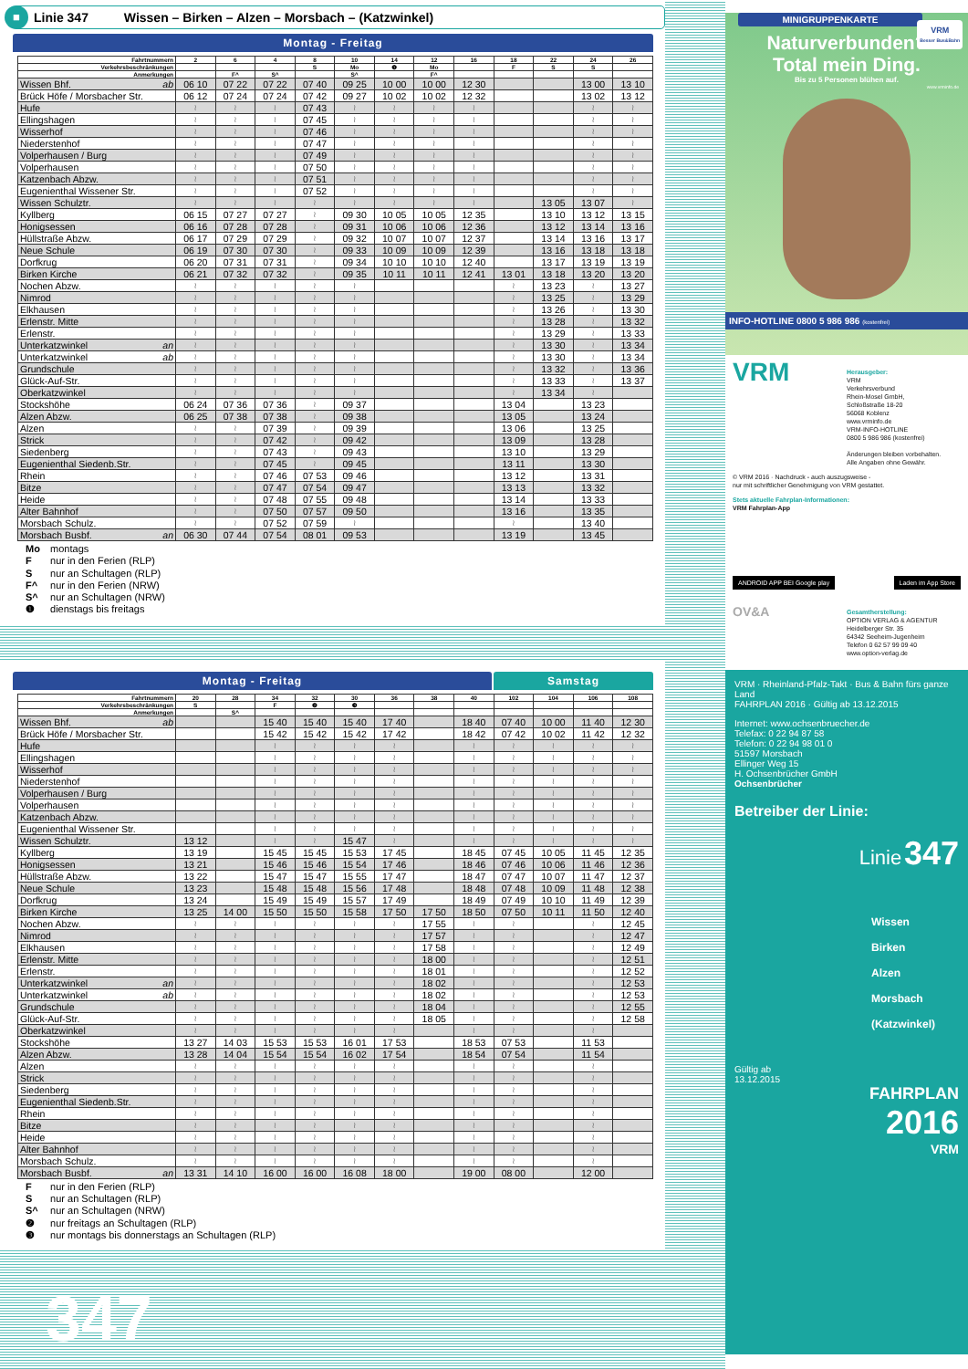■ Linie 347 Wissen – Birken – Alzen – Morsbach – (Katzwinkel)
Montag - Freitag
| Fahrtnummern | 2 | 6 | 4 | 8 | 10 | 14 | 12 | 16 | 18 | 22 | 24 | 26 |
| --- | --- | --- | --- | --- | --- | --- | --- | --- | --- | --- | --- | --- |
| Verkehrsbeschränkungen | | | | S | Mo | ❶ | Mo | | F | S | S | |
| Anmerkungen | | F^ | S^ | | S^ | | F^ | | | | | |
| Wissen Bhf. ab | 06 10 | 07 22 | 07 22 | 07 40 | 09 25 | 10 00 | 10 00 | 12 30 | | | 13 00 | 13 10 |
| Brück Höfe / Morsbacher Str. | 06 12 | 07 24 | 07 24 | 07 42 | 09 27 | 10 02 | 10 02 | 12 32 | | | 13 02 | 13 12 |
| Hufe | ≀ | ≀ | ≀ | 07 43 | ≀ | ≀ | ≀ | ≀ | | | ≀ | ≀ |
| Ellingshagen | ≀ | ≀ | ≀ | 07 45 | ≀ | ≀ | ≀ | ≀ | | | ≀ | ≀ |
| Wisserhof | ≀ | ≀ | ≀ | 07 46 | ≀ | ≀ | ≀ | ≀ | | | ≀ | ≀ |
| Niederstenhof | ≀ | ≀ | ≀ | 07 47 | ≀ | ≀ | ≀ | ≀ | | | ≀ | ≀ |
| Volperhausen / Burg | ≀ | ≀ | ≀ | 07 49 | ≀ | ≀ | ≀ | ≀ | | | ≀ | ≀ |
| Volperhausen | ≀ | ≀ | ≀ | 07 50 | ≀ | ≀ | ≀ | ≀ | | | ≀ | ≀ |
| Katzenbach Abzw. | ≀ | ≀ | ≀ | 07 51 | ≀ | ≀ | ≀ | ≀ | | | ≀ | ≀ |
| Eugenienthal Wissener Str. | ≀ | ≀ | ≀ | 07 52 | ≀ | ≀ | ≀ | ≀ | | | ≀ | ≀ |
| Wissen Schulztr. | ≀ | ≀ | ≀ | ≀ | ≀ | ≀ | ≀ | ≀ | | 13 05 | 13 07 | ≀ |
| Kyllberg | 06 15 | 07 27 | 07 27 | ≀ | 09 30 | 10 05 | 10 05 | 12 35 | | 13 10 | 13 12 | 13 15 |
| Honigsessen | 06 16 | 07 28 | 07 28 | ≀ | 09 31 | 10 06 | 10 06 | 12 36 | | 13 12 | 13 14 | 13 16 |
| Hüllstraße Abzw. | 06 17 | 07 29 | 07 29 | ≀ | 09 32 | 10 07 | 10 07 | 12 37 | | 13 14 | 13 16 | 13 17 |
| Neue Schule | 06 19 | 07 30 | 07 30 | ≀ | 09 33 | 10 09 | 10 09 | 12 39 | | 13 16 | 13 18 | 13 18 |
| Dorfkrug | 06 20 | 07 31 | 07 31 | ≀ | 09 34 | 10 10 | 10 10 | 12 40 | | 13 17 | 13 19 | 13 19 |
| Birken Kirche | 06 21 | 07 32 | 07 32 | ≀ | 09 35 | 10 11 | 10 11 | 12 41 | 13 01 | 13 18 | 13 20 | 13 20 |
| Nochen Abzw. | ≀ | ≀ | ≀ | ≀ | ≀ | | | | ≀ | 13 23 | ≀ | 13 27 |
| Nimrod | ≀ | ≀ | ≀ | ≀ | ≀ | | | | ≀ | 13 25 | ≀ | 13 29 |
| Elkhausen | ≀ | ≀ | ≀ | ≀ | ≀ | | | | ≀ | 13 26 | ≀ | 13 30 |
| Erlenstr. Mitte | ≀ | ≀ | ≀ | ≀ | ≀ | | | | ≀ | 13 28 | ≀ | 13 32 |
| Erlenstr. | ≀ | ≀ | ≀ | ≀ | ≀ | | | | ≀ | 13 29 | ≀ | 13 33 |
| Unterkatzwinkel an | ≀ | ≀ | ≀ | ≀ | ≀ | | | | ≀ | 13 30 | ≀ | 13 34 |
| Unterkatzwinkel ab | ≀ | ≀ | ≀ | ≀ | ≀ | | | | ≀ | 13 30 | ≀ | 13 34 |
| Grundschule | ≀ | ≀ | ≀ | ≀ | ≀ | | | | ≀ | 13 32 | ≀ | 13 36 |
| Glück-Auf-Str. | ≀ | ≀ | ≀ | ≀ | ≀ | | | | ≀ | 13 33 | ≀ | 13 37 |
| Oberkatzwinkel | ≀ | ≀ | ≀ | ≀ | ≀ | | | | ≀ | 13 34 | ≀ | |
| Stockshöhe | 06 24 | 07 36 | 07 36 | ≀ | 09 37 | | | | 13 04 | | 13 23 | |
| Alzen Abzw. | 06 25 | 07 38 | 07 38 | ≀ | 09 38 | | | | 13 05 | | 13 24 | |
| Alzen | ≀ | ≀ | 07 39 | ≀ | 09 39 | | | | 13 06 | | 13 25 | |
| Strick | ≀ | ≀ | 07 42 | ≀ | 09 42 | | | | 13 09 | | 13 28 | |
| Siedenberg | ≀ | ≀ | 07 43 | ≀ | 09 43 | | | | 13 10 | | 13 29 | |
| Eugenienthal Siedenb.Str. | ≀ | ≀ | 07 45 | ≀ | 09 45 | | | | 13 11 | | 13 30 | |
| Rhein | ≀ | ≀ | 07 46 | 07 53 | 09 46 | | | | 13 12 | | 13 31 | |
| Bitze | ≀ | ≀ | 07 47 | 07 54 | 09 47 | | | | 13 13 | | 13 32 | |
| Heide | ≀ | ≀ | 07 48 | 07 55 | 09 48 | | | | 13 14 | | 13 33 | |
| Alter Bahnhof | ≀ | ≀ | 07 50 | 07 57 | 09 50 | | | | 13 16 | | 13 35 | |
| Morsbach Schulz. | ≀ | ≀ | 07 52 | 07 59 | ≀ | | | | ≀ | | 13 40 | |
| Morsbach Busbf. an | 06 30 | 07 44 | 07 54 | 08 01 | 09 53 | | | | 13 19 | | 13 45 | |
Mo montags
F nur in den Ferien (RLP)
S nur an Schultagen (RLP)
F^ nur in den Ferien (NRW)
S^ nur an Schultagen (NRW)
❶ dienstags bis freitags
Montag - Freitag Samstag
| Fahrtnummern | 20 | 28 | 34 | 32 | 30 | 36 | 38 | 40 | 102 | 104 | 106 | 108 |
| --- | --- | --- | --- | --- | --- | --- | --- | --- | --- | --- | --- | --- |
| Verkehrsbeschränkungen | S | | F | ❷ | ❸ | | | | | | | |
| Anmerkungen | | S^ | | | | | | | | | | |
| Wissen Bhf. ab | | | 15 40 | 15 40 | 15 40 | 17 40 | | 18 40 | 07 40 | 10 00 | 11 40 | 12 30 |
| Brück Höfe / Morsbacher Str. | | | 15 42 | 15 42 | 15 42 | 17 42 | | 18 42 | 07 42 | 10 02 | 11 42 | 12 32 |
| Hufe | | | ≀ | ≀ | ≀ | ≀ | | ≀ | ≀ | ≀ | ≀ | ≀ |
| Ellingshagen | | | ≀ | ≀ | ≀ | ≀ | | ≀ | ≀ | ≀ | ≀ | ≀ |
| Wisserhof | | | ≀ | ≀ | ≀ | ≀ | | ≀ | ≀ | ≀ | ≀ | ≀ |
| Niederstenhof | | | ≀ | ≀ | ≀ | ≀ | | ≀ | ≀ | ≀ | ≀ | ≀ |
| Volperhausen / Burg | | | ≀ | ≀ | ≀ | ≀ | | ≀ | ≀ | ≀ | ≀ | ≀ |
| Volperhausen | | | ≀ | ≀ | ≀ | ≀ | | ≀ | ≀ | ≀ | ≀ | ≀ |
| Katzenbach Abzw. | | | ≀ | ≀ | ≀ | ≀ | | ≀ | ≀ | ≀ | ≀ | ≀ |
| Eugenienthal Wissener Str. | | | ≀ | ≀ | ≀ | ≀ | | ≀ | ≀ | ≀ | ≀ | ≀ |
| Wissen Schulztr. | 13 12 | | ≀ | ≀ | 15 47 | ≀ | | ≀ | ≀ | ≀ | ≀ | ≀ |
| Kyllberg | 13 19 | | 15 45 | 15 45 | 15 53 | 17 45 | | 18 45 | 07 45 | 10 05 | 11 45 | 12 35 |
| Honigsessen | 13 21 | | 15 46 | 15 46 | 15 54 | 17 46 | | 18 46 | 07 46 | 10 06 | 11 46 | 12 36 |
| Hüllstraße Abzw. | 13 22 | | 15 47 | 15 47 | 15 55 | 17 47 | | 18 47 | 07 47 | 10 07 | 11 47 | 12 37 |
| Neue Schule | 13 23 | | 15 48 | 15 48 | 15 56 | 17 48 | | 18 48 | 07 48 | 10 09 | 11 48 | 12 38 |
| Dorfkrug | 13 24 | | 15 49 | 15 49 | 15 57 | 17 49 | | 18 49 | 07 49 | 10 10 | 11 49 | 12 39 |
| Birken Kirche | 13 25 | 14 00 | 15 50 | 15 50 | 15 58 | 17 50 | 17 50 | 18 50 | 07 50 | 10 11 | 11 50 | 12 40 |
| Nochen Abzw. | ≀ | ≀ | ≀ | ≀ | ≀ | ≀ | 17 55 | ≀ | ≀ | | ≀ | 12 45 |
| Nimrod | ≀ | ≀ | ≀ | ≀ | ≀ | ≀ | 17 57 | ≀ | ≀ | | ≀ | 12 47 |
| Elkhausen | ≀ | ≀ | ≀ | ≀ | ≀ | ≀ | 17 58 | ≀ | ≀ | | ≀ | 12 49 |
| Erlenstr. Mitte | ≀ | ≀ | ≀ | ≀ | ≀ | ≀ | 18 00 | ≀ | ≀ | | ≀ | 12 51 |
| Erlenstr. | ≀ | ≀ | ≀ | ≀ | ≀ | ≀ | 18 01 | ≀ | ≀ | | ≀ | 12 52 |
| Unterkatzwinkel an | ≀ | ≀ | ≀ | ≀ | ≀ | ≀ | 18 02 | ≀ | ≀ | | ≀ | 12 53 |
| Unterkatzwinkel ab | ≀ | ≀ | ≀ | ≀ | ≀ | ≀ | 18 02 | ≀ | ≀ | | ≀ | 12 53 |
| Grundschule | ≀ | ≀ | ≀ | ≀ | ≀ | ≀ | 18 04 | ≀ | ≀ | | ≀ | 12 55 |
| Glück-Auf-Str. | ≀ | ≀ | ≀ | ≀ | ≀ | ≀ | 18 05 | ≀ | ≀ | | ≀ | 12 58 |
| Oberkatzwinkel | ≀ | ≀ | ≀ | ≀ | ≀ | ≀ | | ≀ | ≀ | | ≀ | |
| Stockshöhe | 13 27 | 14 03 | 15 53 | 15 53 | 16 01 | 17 53 | | 18 53 | 07 53 | | 11 53 | |
| Alzen Abzw. | 13 28 | 14 04 | 15 54 | 15 54 | 16 02 | 17 54 | | 18 54 | 07 54 | | 11 54 | |
| Alzen | ≀ | ≀ | ≀ | ≀ | ≀ | ≀ | | ≀ | ≀ | | ≀ | |
| Strick | ≀ | ≀ | ≀ | ≀ | ≀ | ≀ | | ≀ | ≀ | | ≀ | |
| Siedenberg | ≀ | ≀ | ≀ | ≀ | ≀ | ≀ | | ≀ | ≀ | | ≀ | |
| Eugenienthal Siedenb.Str. | ≀ | ≀ | ≀ | ≀ | ≀ | ≀ | | ≀ | ≀ | | ≀ | |
| Rhein | ≀ | ≀ | ≀ | ≀ | ≀ | ≀ | | ≀ | ≀ | | ≀ | |
| Bitze | ≀ | ≀ | ≀ | ≀ | ≀ | ≀ | | ≀ | ≀ | | ≀ | |
| Heide | ≀ | ≀ | ≀ | ≀ | ≀ | ≀ | | ≀ | ≀ | | ≀ | |
| Alter Bahnhof | ≀ | ≀ | ≀ | ≀ | ≀ | ≀ | | ≀ | ≀ | | ≀ | |
| Morsbach Schulz. | ≀ | ≀ | ≀ | ≀ | ≀ | ≀ | | ≀ | ≀ | | ≀ | |
| Morsbach Busbf. an | 13 31 | 14 10 | 16 00 | 16 00 | 16 08 | 18 00 | | 19 00 | 08 00 | | 12 00 | |
F nur in den Ferien (RLP)
S nur an Schultagen (RLP)
S^ nur an Schultagen (NRW)
❷ nur freitags an Schultagen (RLP)
❸ nur montags bis donnerstags an Schultagen (RLP)
347
MINIGRUPPENKARTE
VRM
Besser Bus&Bahn
Naturverbunden?
Total mein Ding.
Bis zu 5 Personen blühen auf.
www.vrminfo.de
INFO-HOTLINE 0800 5 986 986 (kostenfrei)
VRM
Herausgeber:
VRM
Verkehrsverbund
Rhein-Mosel GmbH,
Schloßstraße 18-20
56068 Koblenz
www.vrminfo.de
VRM-INFO-HOTLINE
0800 5 986 986 (kostenfrei)
Änderungen bleiben vorbehalten.
Alle Angaben ohne Gewähr.
© VRM 2016 · Nachdruck - auch auszugsweise -
nur mit schriftlicher Genehmigung von VRM gestattet.
Stets aktuelle Fahrplan-Informationen:
VRM Fahrplan-App
ANDROID APP BEI Google play Laden im App Store
OV&A
Gesamtherstellung:
OPTION VERLAG & AGENTUR
Heidelberger Str. 35
64342 Seeheim-Jugenheim
Telefon 0 62 57 99 09 40
www.option-verlag.de
VRM · Rheinland-Pfalz-Takt · Bus & Bahn fürs ganze Land
FAHRPLAN 2016 · Gültig ab 13.12.2015
Internet: www.ochsenbruecher.de
Telefax: 0 22 94 87 58
Telefon: 0 22 94 98 01 0
51597 Morsbach
Ellinger Weg 15
H. Ochsenbrücher GmbH
Ochsenbrücher
Betreiber der Linie:
Linie 347
Wissen
Birken
Alzen
Morsbach
(Katzwinkel)
Gültig ab
13.12.2015
FAHRPLAN
2016
VRM